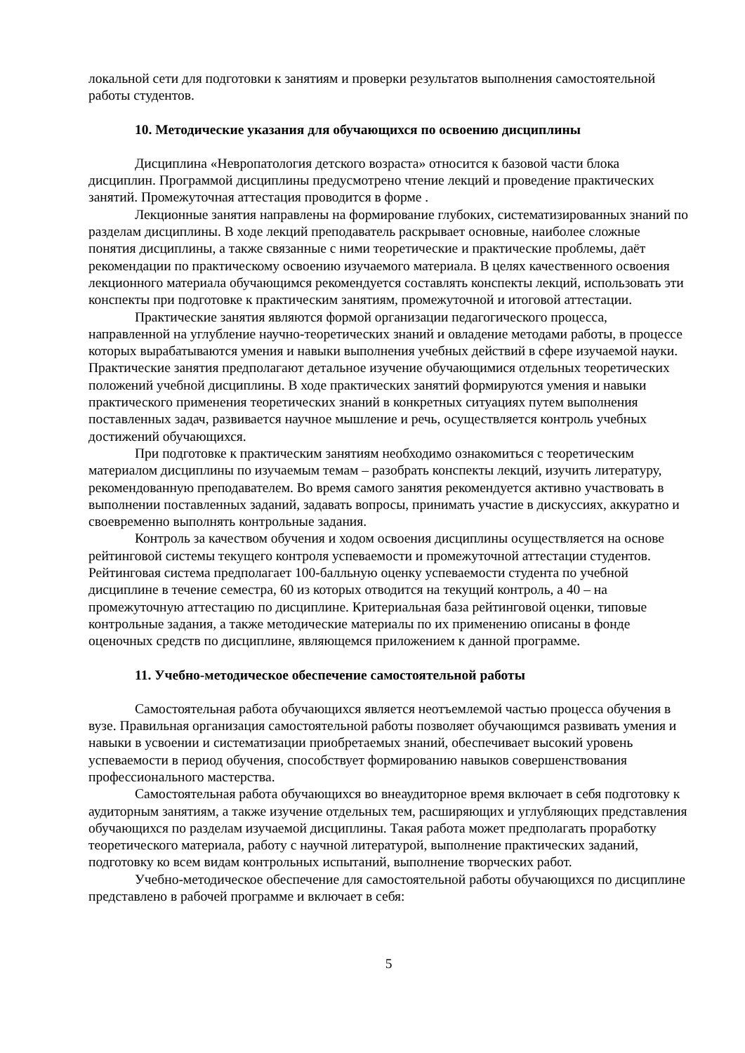локальной сети для подготовки к занятиям и проверки результатов выполнения самостоятельной работы студентов.
10. Методические указания для обучающихся по освоению дисциплины
Дисциплина «Невропатология детского возраста» относится к базовой части блока дисциплин. Программой дисциплины предусмотрено чтение лекций и проведение практических занятий. Промежуточная аттестация проводится в форме .
Лекционные занятия направлены на формирование глубоких, систематизированных знаний по разделам дисциплины. В ходе лекций преподаватель раскрывает основные, наиболее сложные понятия дисциплины, а также связанные с ними теоретические и практические проблемы, даёт рекомендации по практическому освоению изучаемого материала. В целях качественного освоения лекционного материала обучающимся рекомендуется составлять конспекты лекций, использовать эти конспекты при подготовке к практическим занятиям, промежуточной и итоговой аттестации.
Практические занятия являются формой организации педагогического процесса, направленной на углубление научно-теоретических знаний и овладение методами работы, в процессе которых вырабатываются умения и навыки выполнения учебных действий в сфере изучаемой науки. Практические занятия предполагают детальное изучение обучающимися отдельных теоретических положений учебной дисциплины. В ходе практических занятий формируются умения и навыки практического применения теоретических знаний в конкретных ситуациях путем выполнения поставленных задач, развивается научное мышление и речь, осуществляется контроль учебных достижений обучающихся.
При подготовке к практическим занятиям необходимо ознакомиться с теоретическим материалом дисциплины по изучаемым темам – разобрать конспекты лекций, изучить литературу, рекомендованную преподавателем. Во время самого занятия рекомендуется активно участвовать в выполнении поставленных заданий, задавать вопросы, принимать участие в дискуссиях, аккуратно и своевременно выполнять контрольные задания.
Контроль за качеством обучения и ходом освоения дисциплины осуществляется на основе рейтинговой системы текущего контроля успеваемости и промежуточной аттестации студентов. Рейтинговая система предполагает 100-балльную оценку успеваемости студента по учебной дисциплине в течение семестра, 60 из которых отводится на текущий контроль, а 40 – на промежуточную аттестацию по дисциплине. Критериальная база рейтинговой оценки, типовые контрольные задания, а также методические материалы по их применению описаны в фонде оценочных средств по дисциплине, являющемся приложением к данной программе.
11. Учебно-методическое обеспечение самостоятельной работы
Самостоятельная работа обучающихся является неотъемлемой частью процесса обучения в вузе. Правильная организация самостоятельной работы позволяет обучающимся развивать умения и навыки в усвоении и систематизации приобретаемых знаний, обеспечивает высокий уровень успеваемости в период обучения, способствует формированию навыков совершенствования профессионального мастерства.
Самостоятельная работа обучающихся во внеаудиторное время включает в себя подготовку к аудиторным занятиям, а также изучение отдельных тем, расширяющих и углубляющих представления обучающихся по разделам изучаемой дисциплины. Такая работа может предполагать проработку теоретического материала, работу с научной литературой, выполнение практических заданий, подготовку ко всем видам контрольных испытаний, выполнение творческих работ.
Учебно-методическое обеспечение для самостоятельной работы обучающихся по дисциплине представлено в рабочей программе и включает в себя:
5